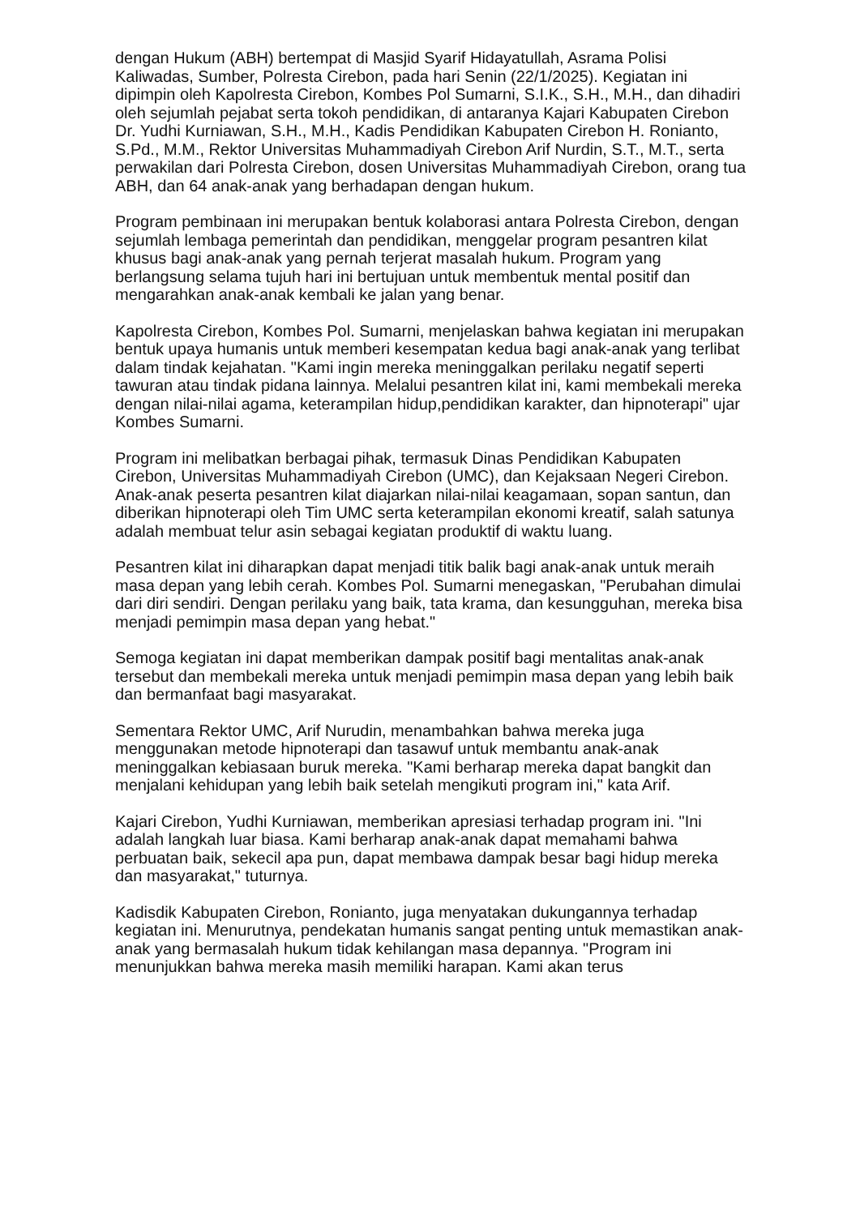dengan Hukum (ABH) bertempat di Masjid Syarif Hidayatullah, Asrama Polisi Kaliwadas, Sumber, Polresta Cirebon, pada hari Senin (22/1/2025). Kegiatan ini dipimpin oleh Kapolresta Cirebon, Kombes Pol Sumarni, S.I.K., S.H., M.H., dan dihadiri oleh sejumlah pejabat serta tokoh pendidikan, di antaranya Kajari Kabupaten Cirebon Dr. Yudhi Kurniawan, S.H., M.H., Kadis Pendidikan Kabupaten Cirebon H. Ronianto, S.Pd., M.M., Rektor Universitas Muhammadiyah Cirebon Arif Nurdin, S.T., M.T., serta perwakilan dari Polresta Cirebon, dosen Universitas Muhammadiyah Cirebon, orang tua ABH, dan 64 anak-anak yang berhadapan dengan hukum.
Program pembinaan ini merupakan bentuk kolaborasi antara Polresta Cirebon, dengan sejumlah lembaga pemerintah dan pendidikan, menggelar program pesantren kilat khusus bagi anak-anak yang pernah terjerat masalah hukum. Program yang berlangsung selama tujuh hari ini bertujuan untuk membentuk mental positif dan mengarahkan anak-anak kembali ke jalan yang benar.
Kapolresta Cirebon, Kombes Pol. Sumarni, menjelaskan bahwa kegiatan ini merupakan bentuk upaya humanis untuk memberi kesempatan kedua bagi anak-anak yang terlibat dalam tindak kejahatan. "Kami ingin mereka meninggalkan perilaku negatif seperti tawuran atau tindak pidana lainnya. Melalui pesantren kilat ini, kami membekali mereka dengan nilai-nilai agama, keterampilan hidup,pendidikan karakter, dan hipnoterapi" ujar Kombes Sumarni.
Program ini melibatkan berbagai pihak, termasuk Dinas Pendidikan Kabupaten Cirebon, Universitas Muhammadiyah Cirebon (UMC), dan Kejaksaan Negeri Cirebon. Anak-anak peserta pesantren kilat diajarkan nilai-nilai keagamaan, sopan santun, dan diberikan hipnoterapi oleh Tim UMC serta keterampilan ekonomi kreatif, salah satunya adalah membuat telur asin sebagai kegiatan produktif di waktu luang.
Pesantren kilat ini diharapkan dapat menjadi titik balik bagi anak-anak untuk meraih masa depan yang lebih cerah. Kombes Pol. Sumarni menegaskan, "Perubahan dimulai dari diri sendiri. Dengan perilaku yang baik, tata krama, dan kesungguhan, mereka bisa menjadi pemimpin masa depan yang hebat."
Semoga kegiatan ini dapat memberikan dampak positif bagi mentalitas anak-anak tersebut dan membekali mereka untuk menjadi pemimpin masa depan yang lebih baik dan bermanfaat bagi masyarakat.
Sementara Rektor UMC, Arif Nurudin, menambahkan bahwa mereka juga menggunakan metode hipnoterapi dan tasawuf untuk membantu anak-anak meninggalkan kebiasaan buruk mereka. "Kami berharap mereka dapat bangkit dan menjalani kehidupan yang lebih baik setelah mengikuti program ini," kata Arif.
Kajari Cirebon, Yudhi Kurniawan, memberikan apresiasi terhadap program ini. "Ini adalah langkah luar biasa. Kami berharap anak-anak dapat memahami bahwa perbuatan baik, sekecil apa pun, dapat membawa dampak besar bagi hidup mereka dan masyarakat," tuturnya.
Kadisdik Kabupaten Cirebon, Ronianto, juga menyatakan dukungannya terhadap kegiatan ini. Menurutnya, pendekatan humanis sangat penting untuk memastikan anak-anak yang bermasalah hukum tidak kehilangan masa depannya. "Program ini menunjukkan bahwa mereka masih memiliki harapan. Kami akan terus